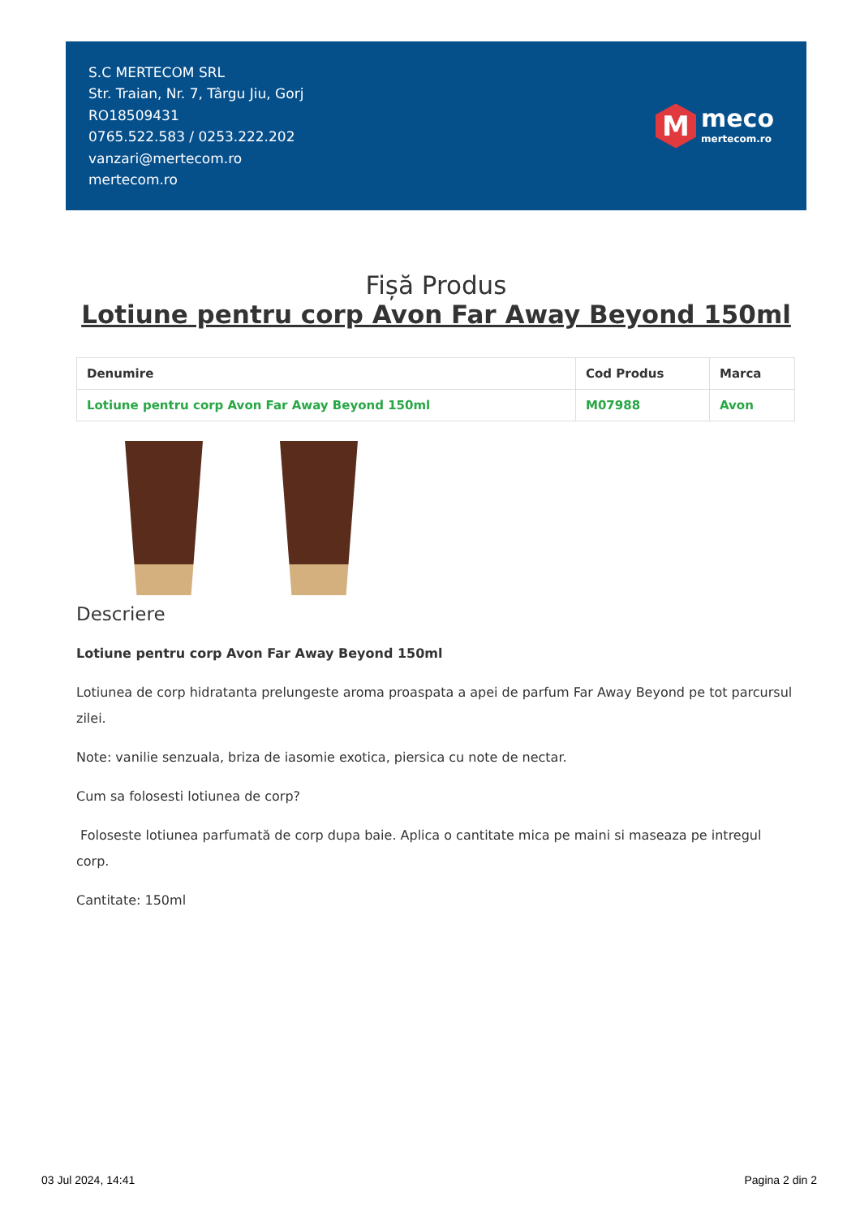S.C MERTECOM SRL
Str. Traian, Nr. 7, Târgu Jiu, Gorj
RO18509431
0765.522.583 / 0253.222.202
vanzari@mertecom.ro
mertecom.ro
M
meco
mertecom.ro
Fișă Produs
Lotiune pentru corp Avon Far Away Beyond 150ml
| Denumire | Cod Produs | Marca |
| --- | --- | --- |
| Lotiune pentru corp Avon Far Away Beyond 150ml | M07988 | Avon |
Descriere
Lotiune pentru corp Avon Far Away Beyond 150ml
Lotiunea de corp hidratanta prelungeste aroma proaspata a apei de parfum Far Away Beyond pe tot parcursul zilei.
Note: vanilie senzuala, briza de iasomie exotica, piersica cu note de nectar.
Cum sa folosesti lotiunea de corp?
Foloseste lotiunea parfumată de corp dupa baie. Aplica o cantitate mica pe maini si maseaza pe intregul corp.
Cantitate: 150ml
03 Jul 2024, 14:41 Pagina 2 din 2